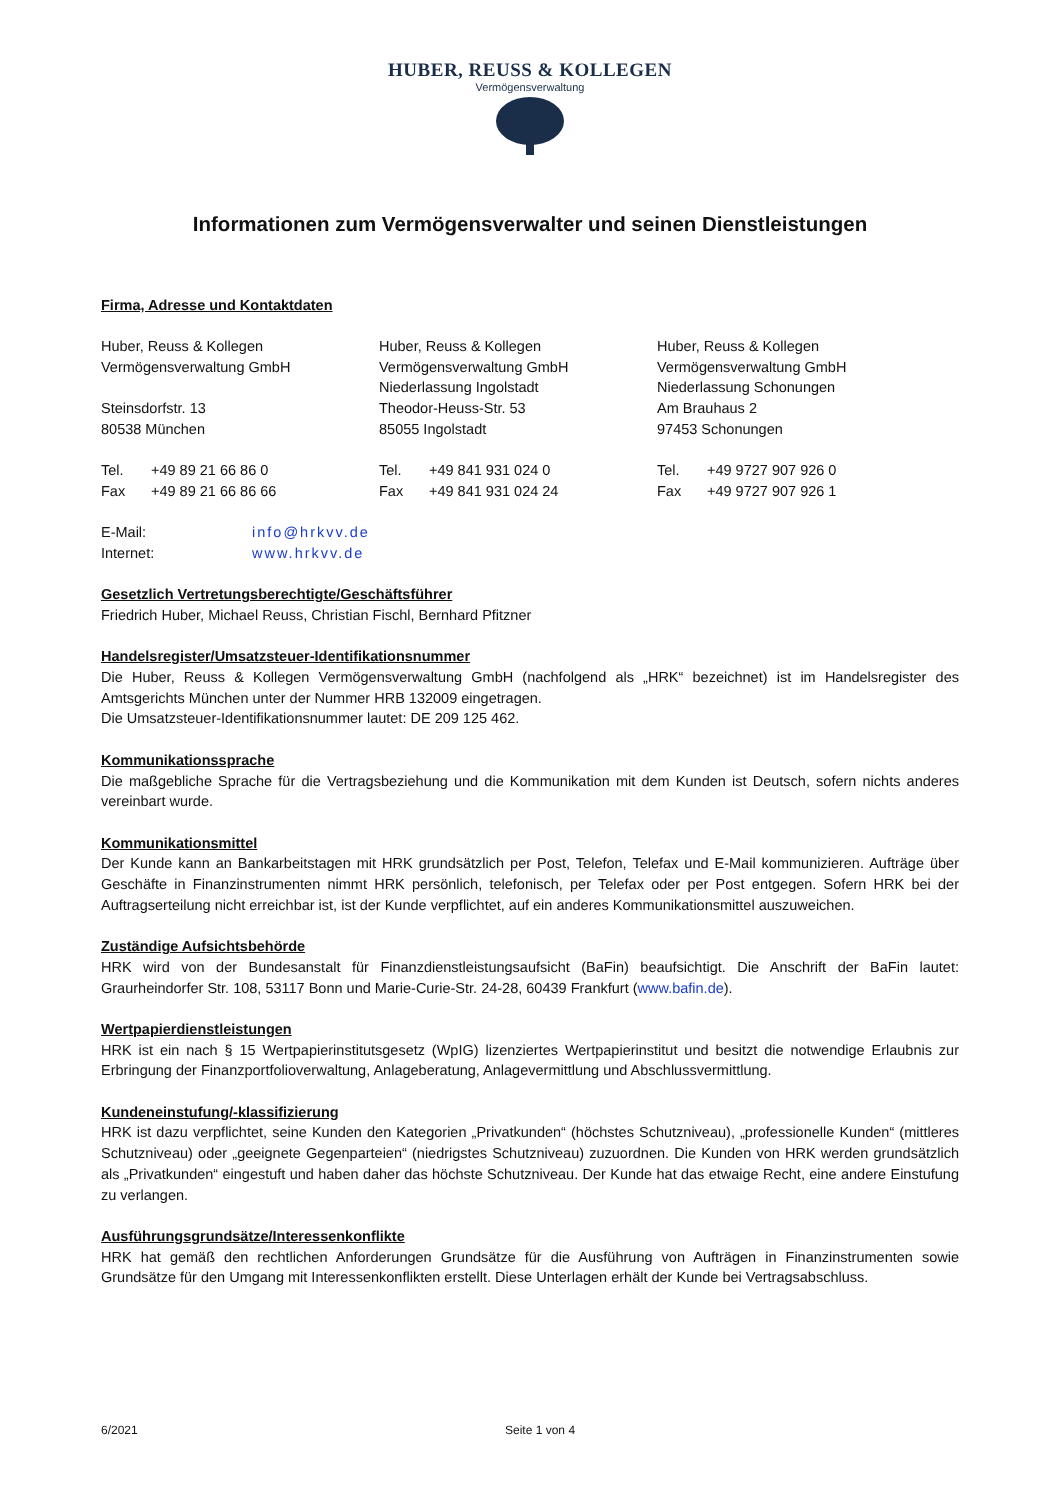HUBER, REUSS & KOLLEGEN
Vermögensverwaltung
Informationen zum Vermögensverwalter und seinen Dienstleistungen
Firma, Adresse und Kontaktdaten
Huber, Reuss & Kollegen
Vermögensverwaltung GmbH
Steinsdorfstr. 13
80538 München
Tel. +49 89 21 66 86 0
Fax +49 89 21 66 86 66
Huber, Reuss & Kollegen
Vermögensverwaltung GmbH
Niederlassung Ingolstadt
Theodor-Heuss-Str. 53
85055 Ingolstadt
Tel. +49 841 931 024 0
Fax +49 841 931 024 24
Huber, Reuss & Kollegen
Vermögensverwaltung GmbH
Niederlassung Schonungen
Am Brauhaus 2
97453 Schonungen
Tel. +49 9727 907 926 0
Fax +49 9727 907 926 1
E-Mail: info@hrkvv.de
Internet: www.hrkvv.de
Gesetzlich Vertretungsberechtigte/Geschäftsführer
Friedrich Huber, Michael Reuss, Christian Fischl, Bernhard Pfitzner
Handelsregister/Umsatzsteuer-Identifikationsnummer
Die Huber, Reuss & Kollegen Vermögensverwaltung GmbH (nachfolgend als „HRK“ bezeichnet) ist im Handelsregister des Amtsgerichts München unter der Nummer HRB 132009 eingetragen.
Die Umsatzsteuer-Identifikationsnummer lautet: DE 209 125 462.
Kommunikationssprache
Die maßgebliche Sprache für die Vertragsbeziehung und die Kommunikation mit dem Kunden ist Deutsch, sofern nichts anderes vereinbart wurde.
Kommunikationsmittel
Der Kunde kann an Bankarbeitstagen mit HRK grundsätzlich per Post, Telefon, Telefax und E-Mail kommunizieren. Aufträge über Geschäfte in Finanzinstrumenten nimmt HRK persönlich, telefonisch, per Telefax oder per Post entgegen. Sofern HRK bei der Auftragserteilung nicht erreichbar ist, ist der Kunde verpflichtet, auf ein anderes Kommunikationsmittel auszuweichen.
Zuständige Aufsichtsbehörde
HRK wird von der Bundesanstalt für Finanzdienstleistungsaufsicht (BaFin) beaufsichtigt. Die Anschrift der BaFin lautet: Graurheindorfer Str. 108, 53117 Bonn und Marie-Curie-Str. 24-28, 60439 Frankfurt (www.bafin.de).
Wertpapierdienstleistungen
HRK ist ein nach § 15 Wertpapierinstitutsgesetz (WpIG) lizenziertes Wertpapierinstitut und besitzt die notwendige Erlaubnis zur Erbringung der Finanzportfolioverwaltung, Anlageberatung, Anlagevermittlung und Abschlussvermittlung.
Kundeneinstufung/-klassifizierung
HRK ist dazu verpflichtet, seine Kunden den Kategorien „Privatkunden“ (höchstes Schutzniveau), „professionelle Kunden“ (mittleres Schutzniveau) oder „geeignete Gegenparteien“ (niedrigstes Schutzniveau) zuzuordnen. Die Kunden von HRK werden grundsätzlich als „Privatkunden“ eingestuft und haben daher das höchste Schutzniveau. Der Kunde hat das etwaige Recht, eine andere Einstufung zu verlangen.
Ausführungsgrundsätze/Interessenkonflikte
HRK hat gemäß den rechtlichen Anforderungen Grundsätze für die Ausführung von Aufträgen in Finanzinstrumenten sowie Grundsätze für den Umgang mit Interessenkonflikten erstellt. Diese Unterlagen erhält der Kunde bei Vertragsabschluss.
6/2021 Seite 1 von 4